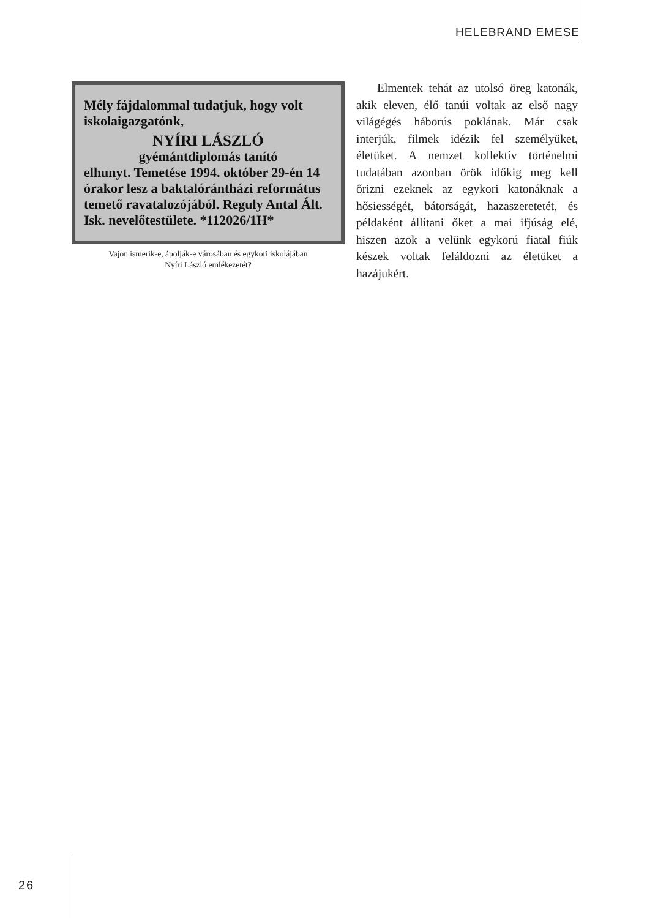HELEBRAND EMESE
Mély fájdalommal tudatjuk, hogy volt iskolaigazgatónk,
NYÍRI LÁSZLÓ
gyémántdiplomás tanító
elhunyt. Temetése 1994. október 29-én 14 órakor lesz a baktalórántházi református temető ravatalozójából. Reguly Antal Ált. Isk. nevelőtestülete. *112026/1H*
Vajon ismerik-e, ápolják-e városában és egykori iskolájában
Nyíri László emlékezetét?
Elmentek tehát az utolsó öreg katonák, akik eleven, élő tanúi voltak az első nagy világégés háborús poklának. Már csak interjúk, filmek idézik fel személyüket, életüket. A nemzet kollektív történelmi tudatában azonban örök időkig meg kell őrizni ezeknek az egykori katonáknak a hősiességét, bátorságát, hazaszeretetét, és példaként állítani őket a mai ifjúság elé, hiszen azok a velünk egykorú fiatal fiúk készek voltak feláldozni az életüket a hazájukért.
26